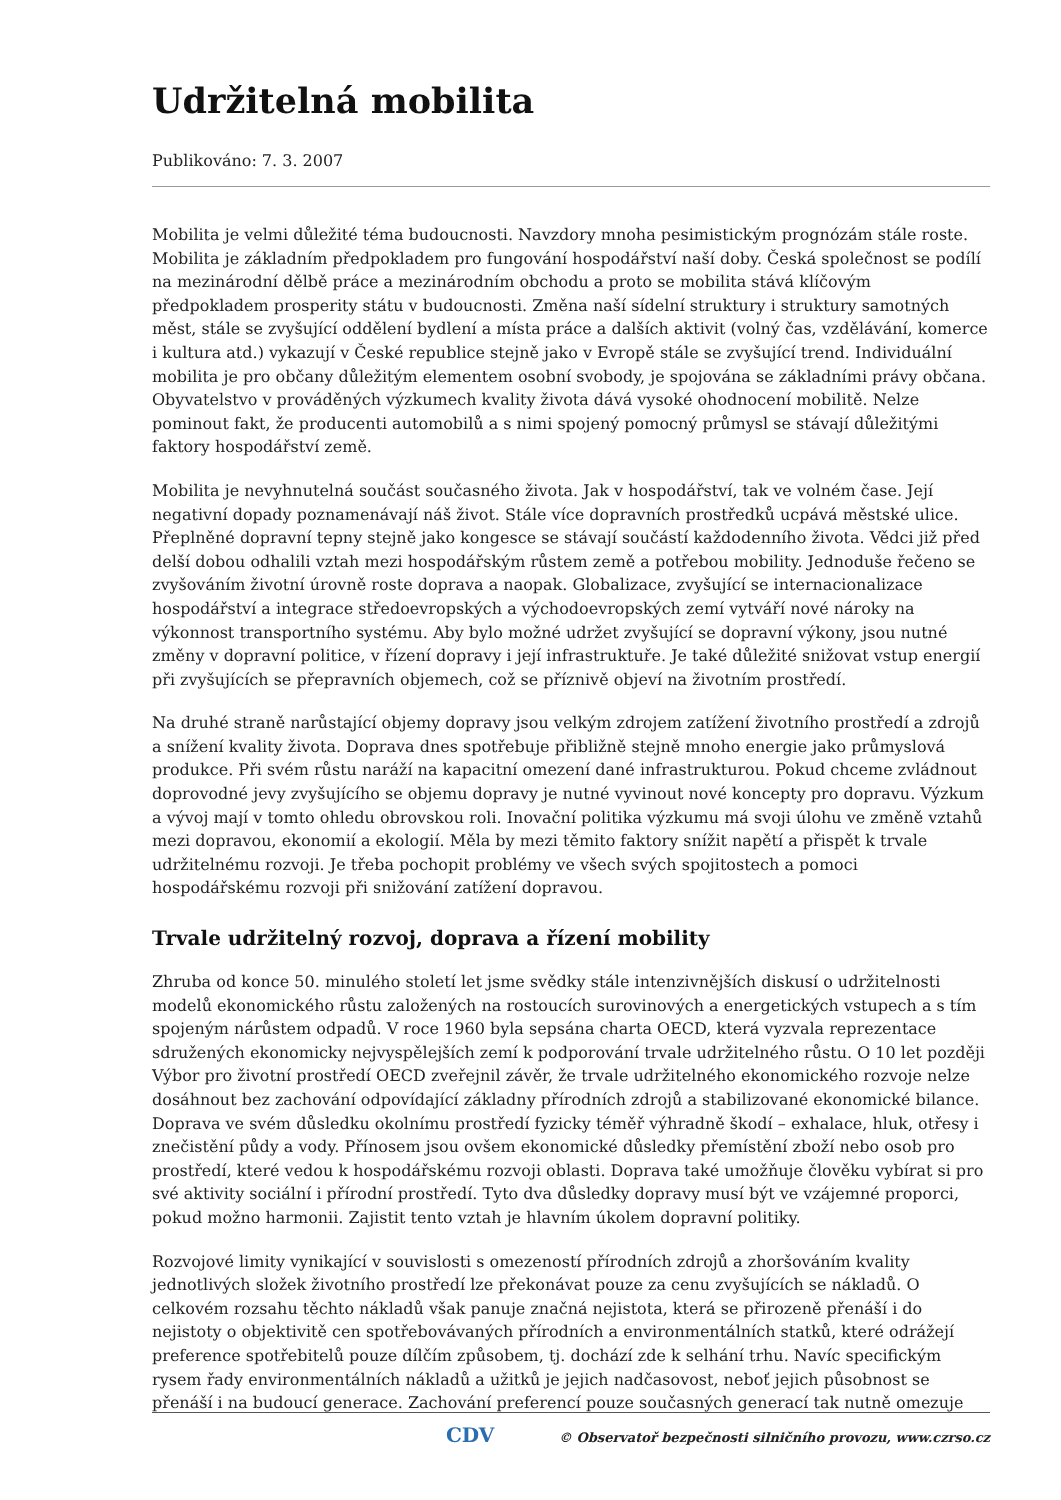Udržitelná mobilita
Publikováno: 7. 3. 2007
Mobilita je velmi důležité téma budoucnosti. Navzdory mnoha pesimistickým prognózám stále roste. Mobilita je základním předpokladem pro fungování hospodářství naší doby. Česká společnost se podílí na mezinárodní dělbě práce a mezinárodním obchodu a proto se mobilita stává klíčovým předpokladem prosperity státu v budoucnosti. Změna naší sídelní struktury i struktury samotných měst, stále se zvyšující oddělení bydlení a místa práce a dalších aktivit (volný čas, vzdělávání, komerce i kultura atd.) vykazují v České republice stejně jako v Evropě stále se zvyšující trend. Individuální mobilita je pro občany důležitým elementem osobní svobody, je spojována se základními právy občana. Obyvatelstvo v prováděných výzkumech kvality života dává vysoké ohodnocení mobilitě. Nelze pominout fakt, že producenti automobilů a s nimi spojený pomocný průmysl se stávají důležitými faktory hospodářství země.
Mobilita je nevyhnutelná součást současného života. Jak v hospodářství, tak ve volném čase. Její negativní dopady poznamenávají náš život. Stále více dopravních prostředků ucpává městské ulice. Přeplněné dopravní tepny stejně jako kongesce se stávají součástí každodenního života. Vědci již před delší dobou odhalili vztah mezi hospodářským růstem země a potřebou mobility. Jednoduše řečeno se zvyšováním životní úrovně roste doprava a naopak. Globalizace, zvyšující se internacionalizace hospodářství a integrace středoevropských a východoevropských zemí vytváří nové nároky na výkonnost transportního systému. Aby bylo možné udržet zvyšující se dopravní výkony, jsou nutné změny v dopravní politice, v řízení dopravy i její infrastruktuře. Je také důležité snižovat vstup energií při zvyšujících se přepravních objemech, což se příznivě objeví na životním prostředí.
Na druhé straně narůstající objemy dopravy jsou velkým zdrojem zatížení životního prostředí a zdrojů a snížení kvality života. Doprava dnes spotřebuje přibližně stejně mnoho energie jako průmyslová produkce. Při svém růstu naráží na kapacitní omezení dané infrastrukturou. Pokud chceme zvládnout doprovodné jevy zvyšujícího se objemu dopravy je nutné vyvinout nové koncepty pro dopravu. Výzkum a vývoj mají v tomto ohledu obrovskou roli. Inovační politika výzkumu má svoji úlohu ve změně vztahů mezi dopravou, ekonomií a ekologií. Měla by mezi těmito faktory snížit napětí a přispět k trvale udržitelnému rozvoji. Je třeba pochopit problémy ve všech svých spojitostech a pomoci hospodářskému rozvoji při snižování zatížení dopravou.
Trvale udržitelný rozvoj, doprava a řízení mobility
Zhruba od konce 50. minulého století let jsme svědky stále intenzivnějších diskusí o udržitelnosti modelů ekonomického růstu založených na rostoucích surovinových a energetických vstupech a s tím spojeným nárůstem odpadů. V roce 1960 byla sepsána charta OECD, která vyzvala reprezentace sdružených ekonomicky nejvyspělejších zemí k podporování trvale udržitelného růstu. O 10 let později Výbor pro životní prostředí OECD zveřejnil závěr, že trvale udržitelného ekonomického rozvoje nelze dosáhnout bez zachování odpovídající základny přírodních zdrojů a stabilizované ekonomické bilance. Doprava ve svém důsledku okolnímu prostředí fyzicky téměř výhradně škodí – exhalace, hluk, otřesy i znečistění půdy a vody. Přínosem jsou ovšem ekonomické důsledky přemístění zboží nebo osob pro prostředí, které vedou k hospodářskému rozvoji oblasti. Doprava také umožňuje člověku vybírat si pro své aktivity sociální i přírodní prostředí. Tyto dva důsledky dopravy musí být ve vzájemné proporci, pokud možno harmonii. Zajistit tento vztah je hlavním úkolem dopravní politiky.
Rozvojové limity vynikající v souvislosti s omezeností přírodních zdrojů a zhoršováním kvality jednotlivých složek životního prostředí lze překonávat pouze za cenu zvyšujících se nákladů. O celkovém rozsahu těchto nákladů však panuje značná nejistota, která se přirozeně přenáší i do nejistoty o objektivitě cen spotřebovávaných přírodních a environmentálních statků, které odrážejí preference spotřebitelů pouze dílčím způsobem, tj. dochází zde k selhání trhu. Navíc specifickým rysem řady environmentálních nákladů a užitků je jejich nadčasovost, neboť jejich působnost se přenáší i na budoucí generace. Zachování preferencí pouze současných generací tak nutně omezuje
CDV © Observatoř bezpečnosti silničního provozu, www.czrso.cz